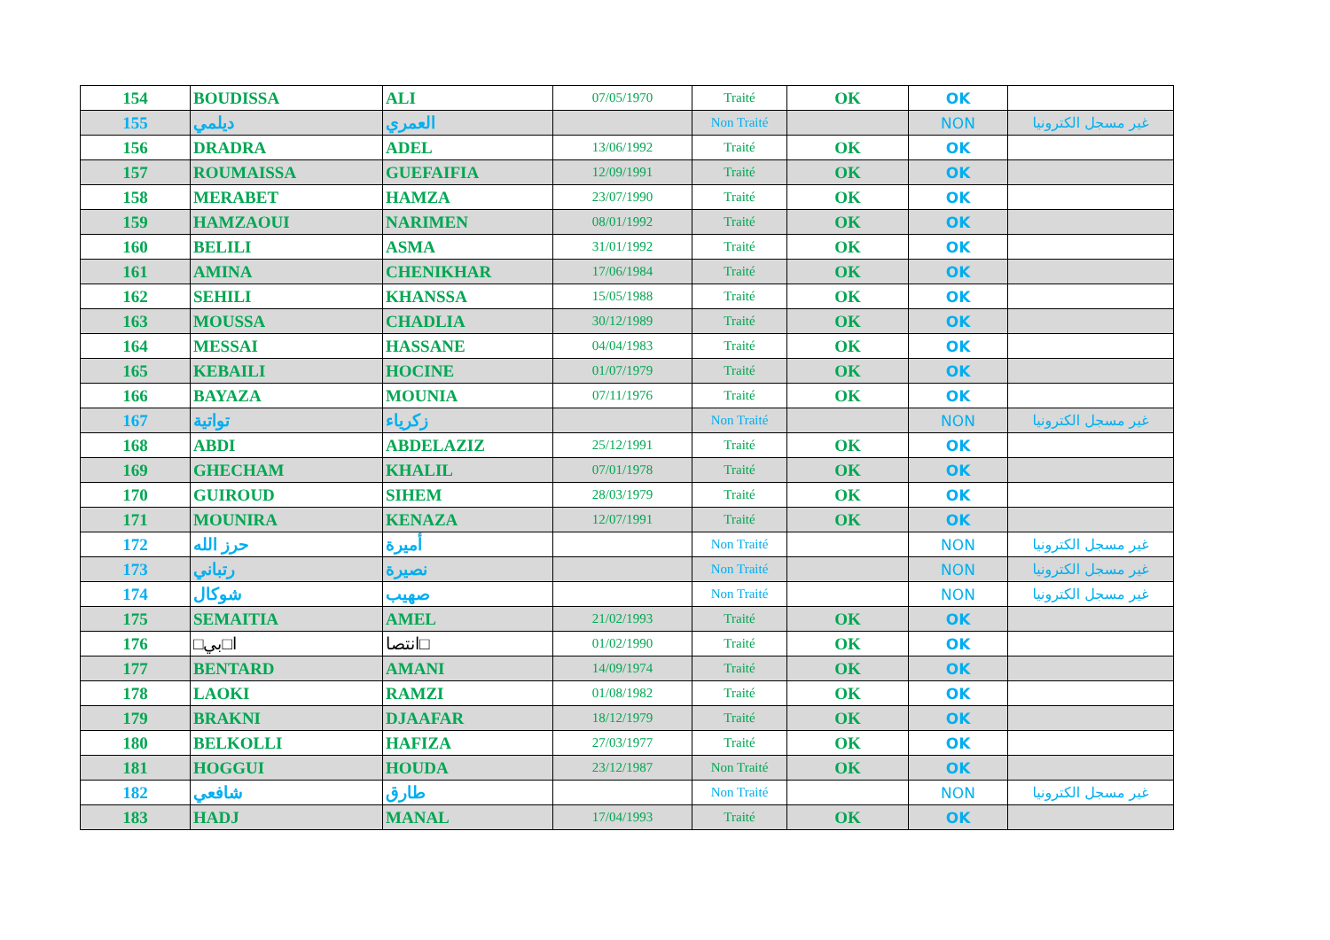| 154 | BOUDISSA | ALI | 07/05/1970 | Traité | OK | OK | |
| 155 | ديلمي | العمري | | Non Traité | | NON | غير مسجل الكترونيا |
| 156 | DRADRA | ADEL | 13/06/1992 | Traité | OK | OK | |
| 157 | ROUMAISSA | GUEFAIFIA | 12/09/1991 | Traité | OK | OK | |
| 158 | MERABET | HAMZA | 23/07/1990 | Traité | OK | OK | |
| 159 | HAMZAOUI | NARIMEN | 08/01/1992 | Traité | OK | OK | |
| 160 | BELILI | ASMA | 31/01/1992 | Traité | OK | OK | |
| 161 | AMINA | CHENIKHAR | 17/06/1984 | Traité | OK | OK | |
| 162 | SEHILI | KHANSSA | 15/05/1988 | Traité | OK | OK | |
| 163 | MOUSSA | CHADLIA | 30/12/1989 | Traité | OK | OK | |
| 164 | MESSAI | HASSANE | 04/04/1983 | Traité | OK | OK | |
| 165 | KEBAILI | HOCINE | 01/07/1979 | Traité | OK | OK | |
| 166 | BAYAZA | MOUNIA | 07/11/1976 | Traité | OK | OK | |
| 167 | تواتية | زكرياء | | Non Traité | | NON | غير مسجل الكترونيا |
| 168 | ABDI | ABDELAZIZ | 25/12/1991 | Traité | OK | OK | |
| 169 | GHECHAM | KHALIL | 07/01/1978 | Traité | OK | OK | |
| 170 | GUIROUD | SIHEM | 28/03/1979 | Traité | OK | OK | |
| 171 | MOUNIRA | KENAZA | 12/07/1991 | Traité | OK | OK | |
| 172 | حرز الله | أميرة | | Non Traité | | NON | غير مسجل الكترونيا |
| 173 | رتباني | نصيرة | | Non Traité | | NON | غير مسجل الكترونيا |
| 174 | شوكال | صهيب | | Non Traité | | NON | غير مسجل الكترونيا |
| 175 | SEMAITIA | AMEL | 21/02/1993 | Traité | OK | OK | |
| 176 | □ا□بي | انتصا□ | 01/02/1990 | Traité | OK | OK | |
| 177 | BENTARD | AMANI | 14/09/1974 | Traité | OK | OK | |
| 178 | LAOKI | RAMZI | 01/08/1982 | Traité | OK | OK | |
| 179 | BRAKNI | DJAAFAR | 18/12/1979 | Traité | OK | OK | |
| 180 | BELKOLLI | HAFIZA | 27/03/1977 | Traité | OK | OK | |
| 181 | HOGGUI | HOUDA | 23/12/1987 | Non Traité | OK | OK | |
| 182 | شافعي | طارق | | Non Traité | | NON | غير مسجل الكترونيا |
| 183 | HADJ | MANAL | 17/04/1993 | Traité | OK | OK | |